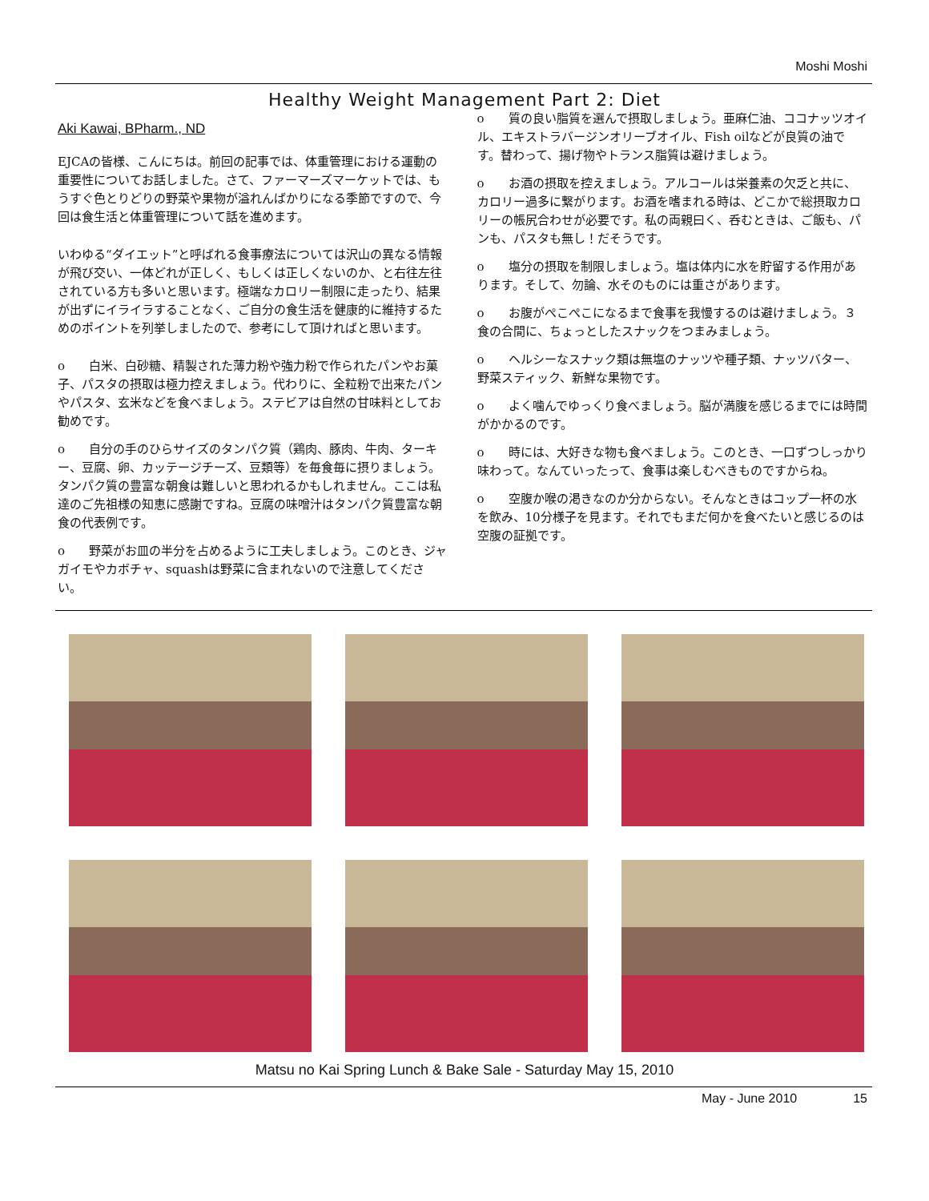Moshi Moshi
Healthy Weight Management Part 2: Diet
Aki Kawai, BPharm., ND
EJCAの皆様、こんにちは。前回の記事では、体重管理における運動の重要性についてお話しました。さて、ファーマーズマーケットでは、もうすぐ色とりどりの野菜や果物が溢れんばかりになる季節ですので、今回は食生活と体重管理について話を進めます。
いわゆる“ダイエット”と呼ばれる食事療法については沢山の異なる情報が飛び交い、一体どれが正しく、もしくは正しくないのか、と右往左往されている方も多いと思います。極端なカロリー制限に走ったり、結果が出ずにイライラすることなく、ご自分の食生活を健康的に維持するためのポイントを列挙しましたので、参考にして頂ければと思います。
o　　白米、白砂糖、精製された薄力粉や強力粉で作られたパンやお菓子、パスタの摂取は極力控えましょう。代わりに、全粒粉で出来たパンやパスタ、玄米などを食べましょう。ステビアは自然の甘味料としてお勧めです。
o　　自分の手のひらサイズのタンパク質（鶏肉、豚肉、牛肉、ターキー、豆腐、卵、カッテージチーズ、豆類等）を毎食毎に摂りましょう。タンパク質の豊富な朝食は難しいと思われるかもしれません。ここは私達のご先祖様の知恵に感謝ですね。豆腐の味噌汁はタンパク質豊富な朝食の代表例です。
o　　野菜がお皿の半分を占めるように工夫しましょう。このとき、ジャガイモやカボチャ、squashは野菜に含まれないので注意してください。
o　　質の良い脂質を選んで摂取しましょう。亜麻仁油、ココナッツオイル、エキストラバージンオリーブオイル、Fish oilなどが良質の油です。替わって、揚げ物やトランス脂質は避けましょう。
o　　お酒の摂取を控えましょう。アルコールは栄養素の欠乏と共に、カロリー過多に繋がります。お酒を嗜まれる時は、どこかで総摂取カロリーの帳尻合わせが必要です。私の両親曰く、呑むときは、ご飯も、パンも、パスタも無し！だそうです。
o　　塩分の摂取を制限しましょう。塩は体内に水を貯留する作用があります。そして、勿論、水そのものには重さがあります。
o　　お腹がぺこぺこになるまで食事を我慢するのは避けましょう。３食の合間に、ちょっとしたスナックをつまみましょう。
o　　ヘルシーなスナック類は無塩のナッツや種子類、ナッツバター、野菜スティック、新鮮な果物です。
o　　よく噛んでゆっくり食べましょう。脳が満腹を感じるまでには時間がかかるのです。
o　　時には、大好きな物も食べましょう。このとき、一口ずつしっかり味わって。なんていったって、食事は楽しむべきものですからね。
o　　空腹か喉の渇きなのか分からない。そんなときはコップ一杯の水を飲み、10分様子を見ます。それでもまだ何かを食べたいと感じるのは空腹の証拠です。
Matsu no Kai Spring Lunch & Bake Sale - Saturday May 15, 2010
May - June 2010 15